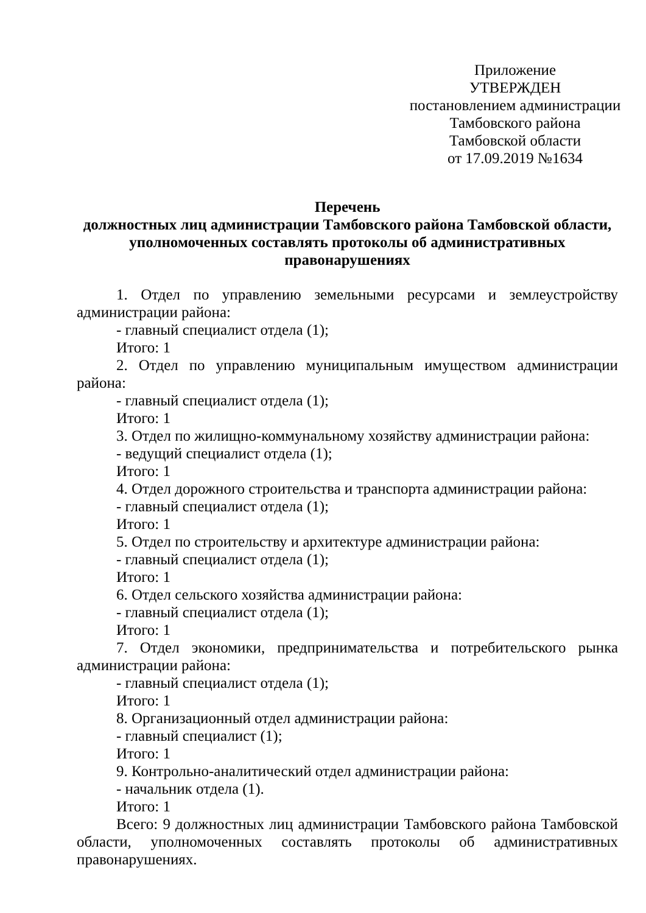Приложение
УТВЕРЖДЕН
постановлением администрации
Тамбовского района
Тамбовской области
от 17.09.2019 №1634
Перечень
должностных лиц администрации Тамбовского района Тамбовской области,
уполномоченных составлять протоколы об административных
правонарушениях
1. Отдел по управлению земельными ресурсами и землеустройству администрации района:
- главный специалист отдела (1);
Итого: 1
2. Отдел по управлению муниципальным имуществом администрации района:
- главный специалист отдела (1);
Итого: 1
3. Отдел по жилищно-коммунальному хозяйству администрации района:
- ведущий специалист отдела (1);
Итого: 1
4. Отдел дорожного строительства и транспорта администрации района:
- главный специалист отдела (1);
Итого: 1
5. Отдел по строительству и архитектуре администрации района:
- главный специалист отдела (1);
Итого: 1
6. Отдел сельского хозяйства администрации района:
- главный специалист отдела (1);
Итого: 1
7. Отдел экономики, предпринимательства и потребительского рынка администрации района:
- главный специалист отдела (1);
Итого: 1
8. Организационный отдел администрации района:
- главный специалист (1);
Итого: 1
9. Контрольно-аналитический отдел администрации района:
- начальник отдела (1).
Итого: 1
Всего: 9 должностных лиц администрации Тамбовского района Тамбовской области, уполномоченных составлять протоколы об административных правонарушениях.